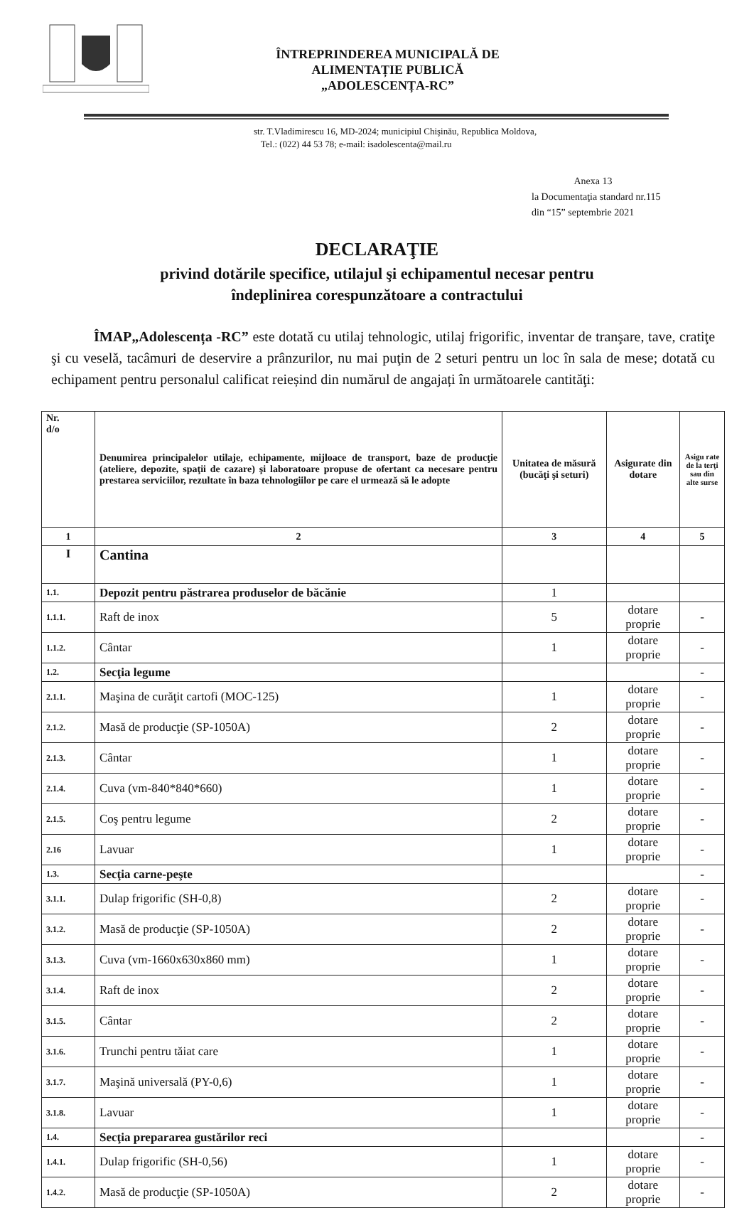ÎNTREPRINDEREA MUNICIPALĂ DE
ALIMENTAȚIE PUBLICĂ
„ADOLESCENȚA-RC”
str. T.Vladimirescu 16, MD-2024; municipiul Chişinău, Republica Moldova,
Tel.: (022) 44 53 78; e-mail: isadolescenta@mail.ru
Anexa 13
la Documentaţia standard nr.115
din “15” septembrie 2021
DECLARAŢIE
privind dotările specifice, utilajul şi echipamentul necesar pentru
îndeplinirea corespunzătoare a contractului
ÎMAP„Adolescența -RC” este dotată cu utilaj tehnologic, utilaj frigorific, inventar de tranşare, tave, cratiţe şi cu veselă, tacâmuri de deservire a prânzurilor, nu mai puţin de 2 seturi pentru un loc în sala de mese; dotată cu echipament pentru personalul calificat reieșind din numărul de angajați în următoarele cantităţi:
| Nr. d/o | Denumirea principalelor utilaje, echipamente, mijloace de transport, baze de producţie (ateliere, depozite, spaţii de cazare) şi laboratoare propuse de ofertant ca necesare pentru prestarea serviciilor, rezultate în baza tehnologiilor pe care el urmează să le adopte | Unitatea de măsură (bucăţi şi seturi) | Asigurate din dotare | Asigu rate de la terţi sau din alte surse |
| --- | --- | --- | --- | --- |
| 1 | 2 | 3 | 4 | 5 |
| I | Cantina | | | |
| 1.1. | Depozit pentru păstrarea produselor de băcănie | 1 | | |
| 1.1.1. | Raft de inox | 5 | dotare proprie | - |
| 1.1.2. | Cântar | 1 | dotare proprie | - |
| 1.2. | Secţia legume | | | - |
| 2.1.1. | Maşina de curăţit cartofi (MOC-125) | 1 | dotare proprie | - |
| 2.1.2. | Masă de producţie (SP-1050A) | 2 | dotare proprie | - |
| 2.1.3. | Cântar | 1 | dotare proprie | - |
| 2.1.4. | Cuva (vm-840*840*660) | 1 | dotare proprie | - |
| 2.1.5. | Coş pentru legume | 2 | dotare proprie | - |
| 2.16 | Lavuar | 1 | dotare proprie | - |
| 1.3. | Secţia carne-peşte | | | - |
| 3.1.1. | Dulap frigorific (SH-0,8) | 2 | dotare proprie | - |
| 3.1.2. | Masă de producţie (SP-1050A) | 2 | dotare proprie | - |
| 3.1.3. | Cuva (vm-1660x630x860 mm) | 1 | dotare proprie | - |
| 3.1.4. | Raft de inox | 2 | dotare proprie | - |
| 3.1.5. | Cântar | 2 | dotare proprie | - |
| 3.1.6. | Trunchi pentru tăiat care | 1 | dotare proprie | - |
| 3.1.7. | Maşină universală (PY-0,6) | 1 | dotare proprie | - |
| 3.1.8. | Lavuar | 1 | dotare proprie | - |
| 1.4. | Secţia prepararea gustărilor reci | | | - |
| 1.4.1. | Dulap frigorific (SH-0,56) | 1 | dotare proprie | - |
| 1.4.2. | Masă de producţie (SP-1050A) | 2 | dotare proprie | - |